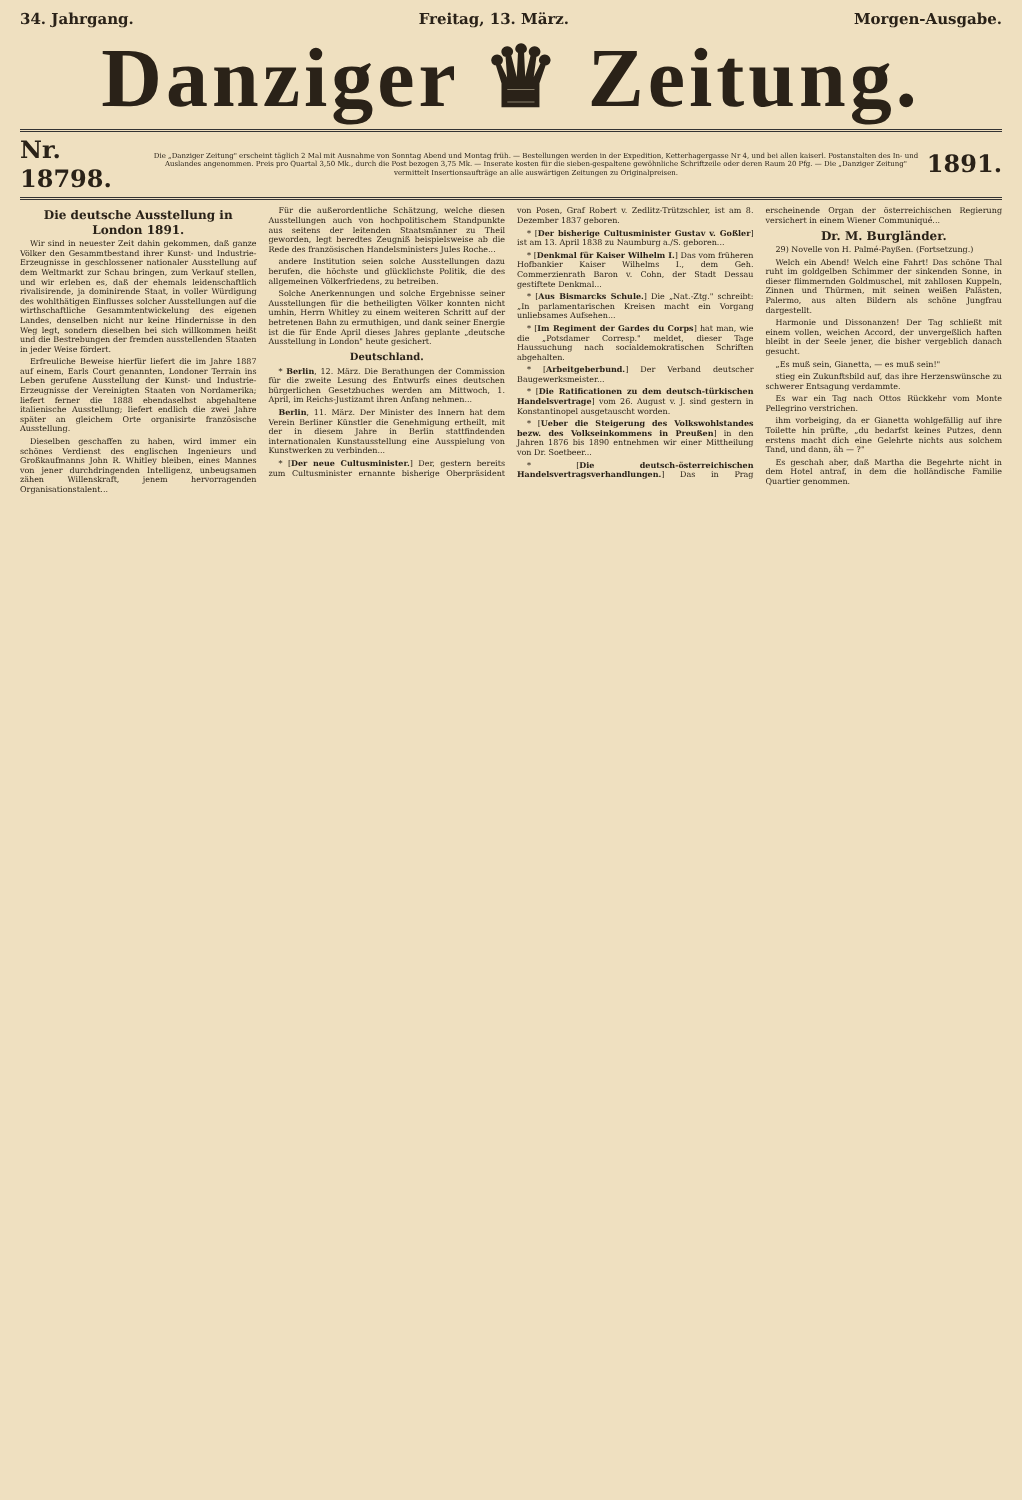34. Jahrgang. Freitag, 13. März. Morgen-Ausgabe.
Danziger ♛ Zeitung.
Nr. 18798. Die „Danziger Zeitung" erscheint täglich 2 Mal mit Ausnahme von Sonntag Abend und Montag früh. — Bestellungen werden in der Expedition, Ketterhagergasse Nr 4, und bei allen kaiserl. Postanstalten des In- und Auslandes angenommen. Preis pro Quartal 3,50 Mk., durch die Post bezogen 3,75 Mk. — Inserate kosten für die sieben-gespaltene gewöhnliche Schriftzeile oder deren Raum 20 Pfg. — Die „Danziger Zeitung" vermittelt Insertionsaufträge an alle auswärtigen Zeitungen zu Originalpreisen. 1891.
Die deutsche Ausstellung in London 1891.
Wir sind in neuester Zeit dahin gekommen, daß ganze Völker den Gesammtbestand ihrer Kunst- und Industrie-Erzeugnisse in geschlossener nationaler Ausstellung auf dem Weltmarkt zur Schau bringen, zum Verkauf stellen, und wir erleben es, daß der ehemals leidenschaftlich rivalisirende, ja dominirende Staat, in voller Würdigung des wohlthätigen Einflusses solcher Ausstellungen auf die wirthschaftliche Gesammtentwickelung des eigenen Landes, denselben nicht nur keine Hindernisse in den Weg legt, sondern dieselben bei sich willkommen heißt und die Bestrebungen der fremden ausstellenden Staaten in jeder Weise fördert.
Erfreuliche Beweise hierfür liefert die im Jahre 1887 auf einem, Earls Court genannten, Londoner Terrain ins Leben gerufene Ausstellung der Kunst- und Industrie-Erzeugnisse der Vereinigten Staaten von Nordamerika; liefert ferner die 1888 ebendaselbst abgehaltene italienische Ausstellung; liefert endlich die zwei Jahre später an gleichem Orte organisirte französische Ausstellung.
Dieselben geschaffen zu haben, wird immer ein schönes Verdienst des englischen Ingenieurs und Großkaufmanns John R. Whitley bleiben, eines Mannes von jener durchdringenden Intelligenz, unbeugsamen zähen Willenskraft, jenem hervorragenden Organisationstalent...
Für die außerordentliche Schätzung, welche diesen Ausstellungen auch von hochpolitischem Standpunkte aus seitens der leitenden Staatsmänner zu Theil geworden, legt beredtes Zeugniß beispielsweise ab die Rede des französischen Handelsministers Jules Roche...
andere Institution seien solche Ausstellungen dazu berufen, die höchste und glücklichste Politik, die des allgemeinen Völkerfriedens, zu betreiben.
Solche Anerkennungen und solche Ergebnisse seiner Ausstellungen für die betheiligten Völker konnten nicht umhin, Herrn Whitley zu einem weiteren Schritt auf der betretenen Bahn zu ermuthigen, und dank seiner Energie ist die für Ende April dieses Jahres geplante „deutsche Ausstellung in London" heute gesichert.
Deutschland.
* Berlin, 12. März. Die Berathungen der Commission für die zweite Lesung des Entwurfs eines deutschen bürgerlichen Gesetzbuches werden am Mittwoch, 1. April, im Reichs-Justizamt ihren Anfang nehmen...
Berlin, 11. März. Der Minister des Innern hat dem Verein Berliner Künstler die Genehmigung ertheilt, mit der in diesem Jahre in Berlin stattfindenden internationalen Kunstausstellung eine Ausspielung von Kunstwerken zu verbinden...
* [Der neue Cultusminister.] Der, gestern bereits zum Cultusminister ernannte bisherige Oberpräsident von Posen, Graf Robert v. Zedlitz-Trützschler, ist am 8. Dezember 1837 geboren.
* [Der bisherige Cultusminister Gustav v. Goßler] ist am 13. April 1838 zu Naumburg a./S. geboren...
* [Denkmal für Kaiser Wilhelm I.] Das vom früheren Hofbankier Kaiser Wilhelms I., dem Geh. Commerzienrath Baron v. Cohn, der Stadt Dessau gestiftete Denkmal...
* [Aus Bismarcks Schule.] Die „Nat.-Ztg." schreibt: „In parlamentarischen Kreisen macht ein Vorgang unliebsames Aufsehen...
* [Im Regiment der Gardes du Corps] hat man, wie die „Potsdamer Corresp." meldet, dieser Tage Haussuchung nach socialdemokratischen Schriften abgehalten.
* [Arbeitgeberbund.] Der Verband deutscher Baugewerksmeister...
* [Die Ratificationen zu dem deutsch-türkischen Handelsvertrage] vom 26. August v. J. sind gestern in Konstantinopel ausgetauscht worden.
* [Ueber die Steigerung des Volkswohlstandes bezw. des Volkseinkommens in Preußen] in den Jahren 1876 bis 1890 entnehmen wir einer Mittheilung von Dr. Soetbeer...
* [Die deutsch-österreichischen Handelsvertragsverhandlungen.] Das in Prag erscheinende Organ der österreichischen Regierung versichert in einem Wiener Communiqué...
Dr. M. Burgländer.
29) Novelle von H. Palmé-Payßen. (Fortsetzung.)
Welch ein Abend! Welch eine Fahrt! Das schöne Thal ruht im goldgelben Schimmer der sinkenden Sonne, in dieser flimmernden Goldmuschel, mit zahllosen Kuppeln, Zinnen und Thürmen, mit seinen weißen Palästen, Palermo, aus alten Bildern als schöne Jungfrau dargestellt.
Harmonie und Dissonanzen! Der Tag schließt mit einem vollen, weichen Accord, der unvergeßlich haften bleibt in der Seele jener, die bisher vergeblich danach gesucht.
„Es muß sein, Gianetta, — es muß sein!"
stieg ein Zukunftsbild auf, das ihre Herzenswünsche zu schwerer Entsagung verdammte.
Es war ein Tag nach Ottos Rückkehr vom Monte Pellegrino verstrichen.
ihm vorbeiging, da er Gianetta wohlgefällig auf ihre Toilette hin prüfte, „du bedarfst keines Putzes, denn erstens macht dich eine Gelehrte nichts aus solchem Tand, und dann, äh — ?"
Es geschah aber, daß Martha die Begehrte nicht in dem Hotel antraf, in dem die holländische Familie Quartier genommen.